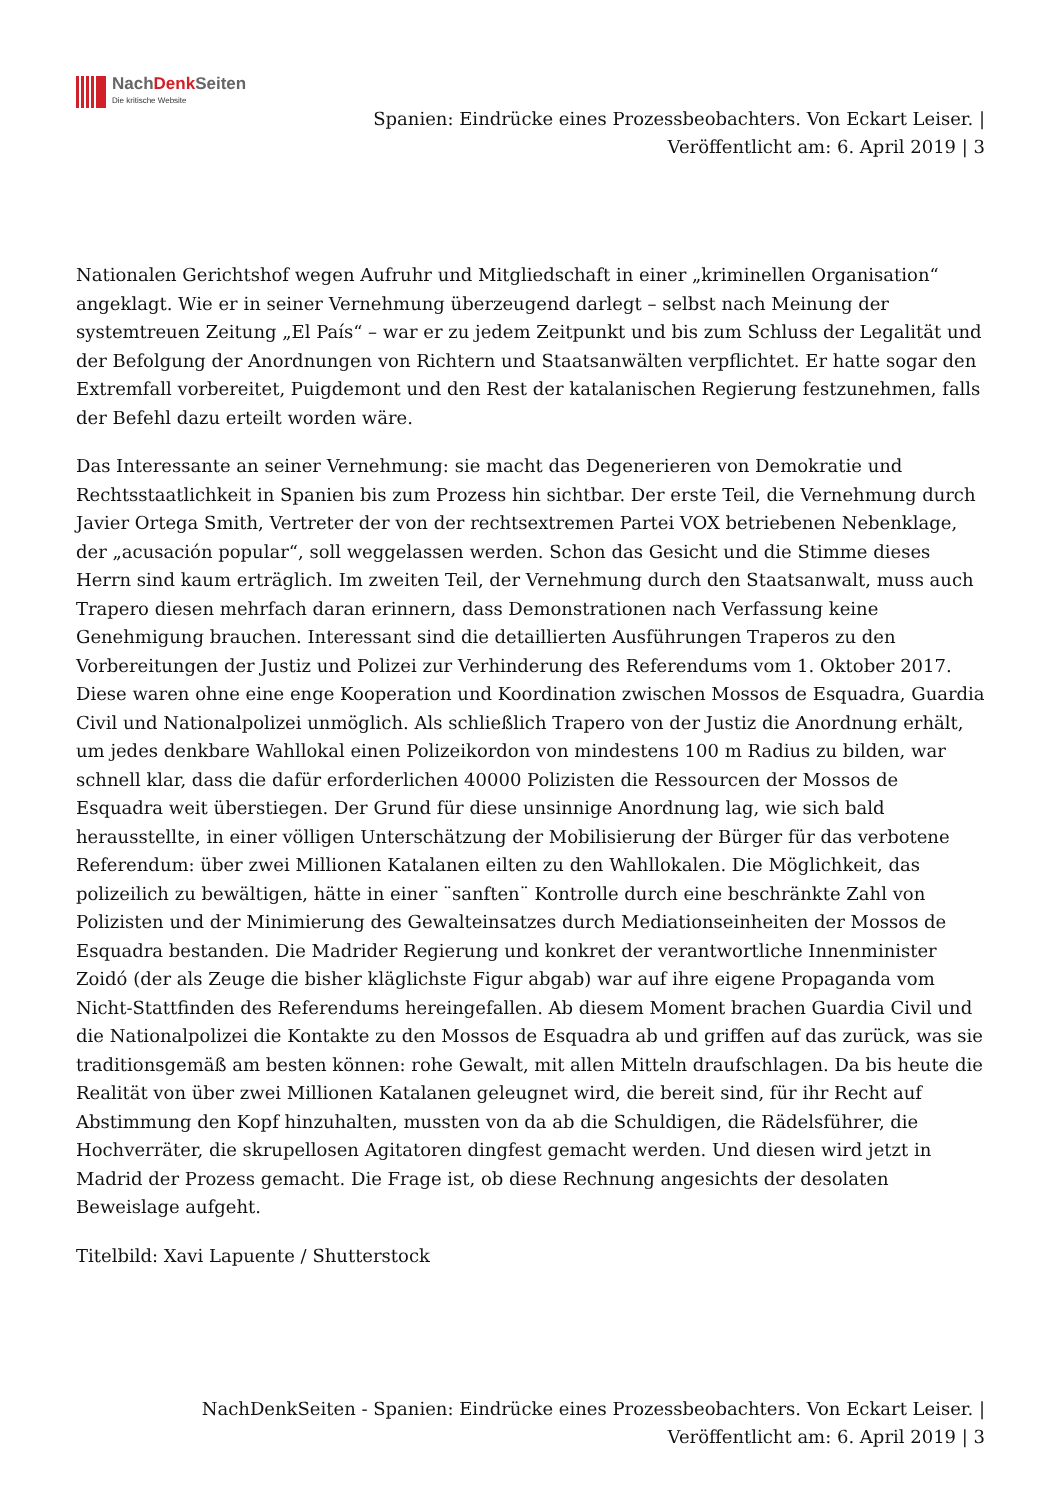NachDenk Seiten
Die kritische Website
Spanien: Eindrücke eines Prozessbeobachters. Von Eckart Leiser. |
Veröffentlicht am: 6. April 2019 | 3
Nationalen Gerichtshof wegen Aufruhr und Mitgliedschaft in einer „kriminellen Organisation“ angeklagt. Wie er in seiner Vernehmung überzeugend darlegt – selbst nach Meinung der systemtreuen Zeitung „El País“ – war er zu jedem Zeitpunkt und bis zum Schluss der Legalität und der Befolgung der Anordnungen von Richtern und Staatsanwälten verpflichtet. Er hatte sogar den Extremfall vorbereitet, Puigdemont und den Rest der katalanischen Regierung festzunehmen, falls der Befehl dazu erteilt worden wäre.
Das Interessante an seiner Vernehmung: sie macht das Degenerieren von Demokratie und Rechtsstaatlichkeit in Spanien bis zum Prozess hin sichtbar. Der erste Teil, die Vernehmung durch Javier Ortega Smith, Vertreter der von der rechtsextremen Partei VOX betriebenen Nebenklage, der „acusación popular“, soll weggelassen werden. Schon das Gesicht und die Stimme dieses Herrn sind kaum erträglich. Im zweiten Teil, der Vernehmung durch den Staatsanwalt, muss auch Trapero diesen mehrfach daran erinnern, dass Demonstrationen nach Verfassung keine Genehmigung brauchen. Interessant sind die detaillierten Ausführungen Traperos zu den Vorbereitungen der Justiz und Polizei zur Verhinderung des Referendums vom 1. Oktober 2017. Diese waren ohne eine enge Kooperation und Koordination zwischen Mossos de Esquadra, Guardia Civil und Nationalpolizei unmöglich. Als schließlich Trapero von der Justiz die Anordnung erhält, um jedes denkbare Wahllokal einen Polizeikordon von mindestens 100 m Radius zu bilden, war schnell klar, dass die dafür erforderlichen 40000 Polizisten die Ressourcen der Mossos de Esquadra weit überstiegen. Der Grund für diese unsinnige Anordnung lag, wie sich bald herausstellte, in einer völligen Unterschätzung der Mobilisierung der Bürger für das verbotene Referendum: über zwei Millionen Katalanen eilten zu den Wahllokalen. Die Möglichkeit, das polizeilich zu bewältigen, hätte in einer ¨sanften¨ Kontrolle durch eine beschränkte Zahl von Polizisten und der Minimierung des Gewalteinsatzes durch Mediationseinheiten der Mossos de Esquadra bestanden. Die Madrider Regierung und konkret der verantwortliche Innenminister Zoidó (der als Zeuge die bisher kläglichste Figur abgab) war auf ihre eigene Propaganda vom Nicht-Stattfinden des Referendums hereingefallen. Ab diesem Moment brachen Guardia Civil und die Nationalpolizei die Kontakte zu den Mossos de Esquadra ab und griffen auf das zurück, was sie traditionsgemäß am besten können: rohe Gewalt, mit allen Mitteln draufschlagen. Da bis heute die Realität von über zwei Millionen Katalanen geleugnet wird, die bereit sind, für ihr Recht auf Abstimmung den Kopf hinzuhalten, mussten von da ab die Schuldigen, die Rädelsführer, die Hochverräter, die skrupellosen Agitatoren dingfest gemacht werden. Und diesen wird jetzt in Madrid der Prozess gemacht. Die Frage ist, ob diese Rechnung angesichts der desolaten Beweislage aufgeht.
Titelbild: Xavi Lapuente / Shutterstock
NachDenkSeiten - Spanien: Eindrücke eines Prozessbeobachters. Von Eckart Leiser. |
Veröffentlicht am: 6. April 2019 | 3